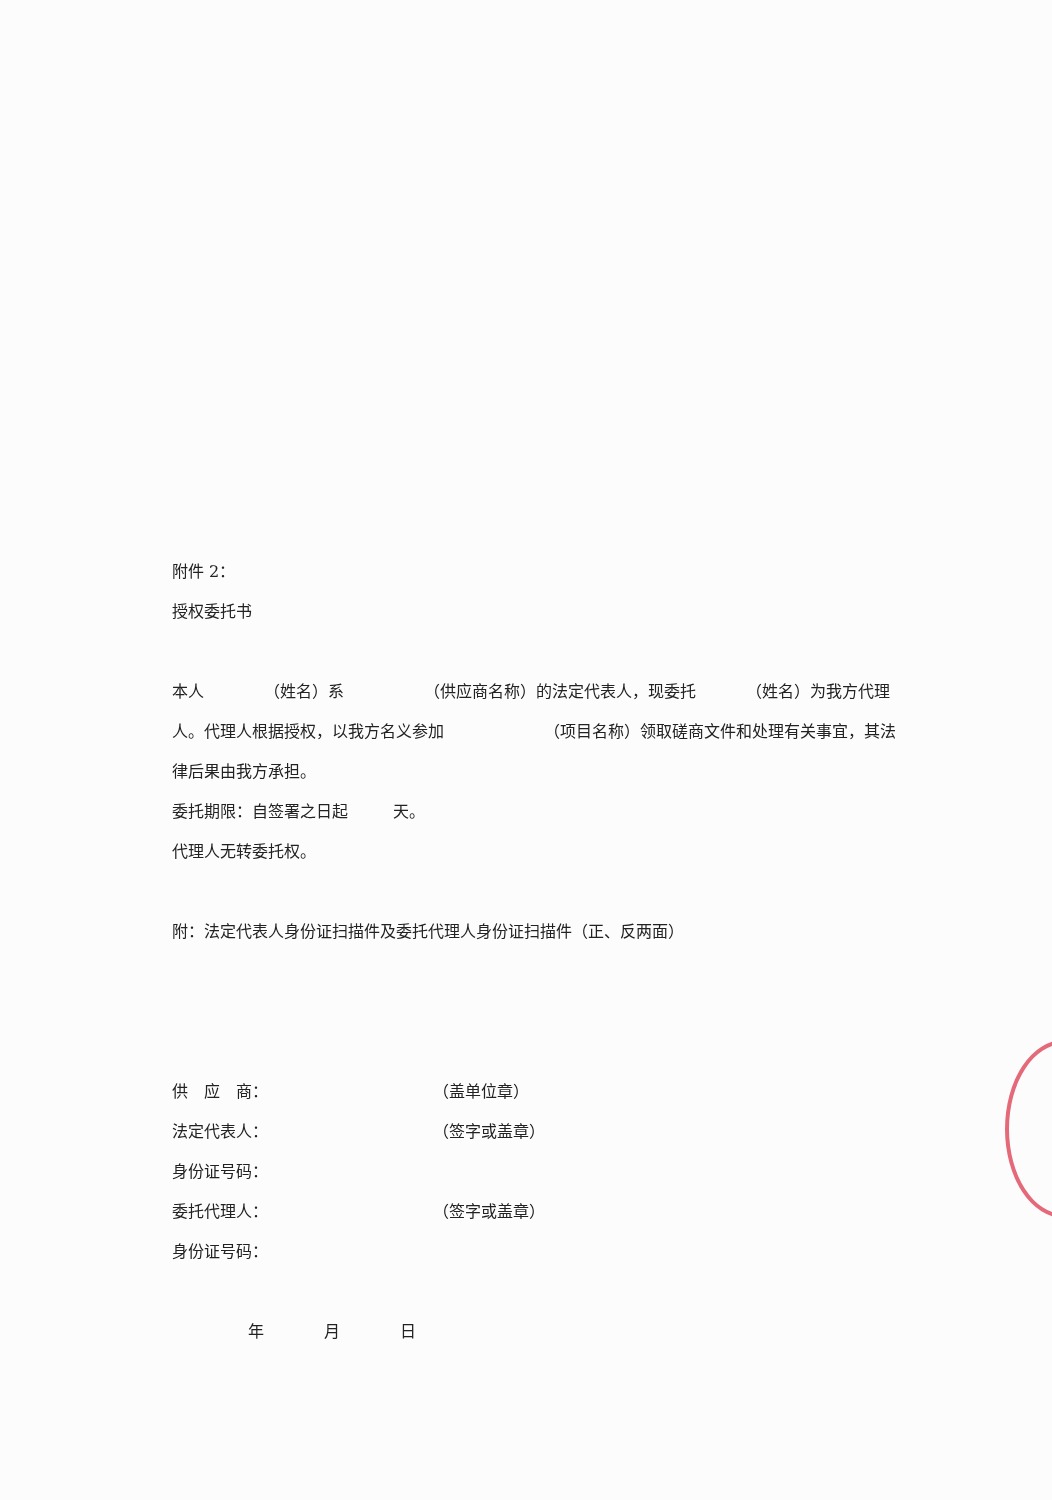附件 2：
授权委托书
本人 （姓名）系 （供应商名称）的法定代表人，现委托 （姓名）为我方代理人。代理人根据授权，以我方名义参加 （项目名称）领取磋商文件和处理有关事宜，其法律后果由我方承担。
委托期限：自签署之日起 天。
代理人无转委托权。
附：法定代表人身份证扫描件及委托代理人身份证扫描件（正、反两面）
供　应　商： （盖单位章）
法定代表人： （签字或盖章）
身份证号码：
委托代理人： （签字或盖章）
身份证号码：
年 月 日